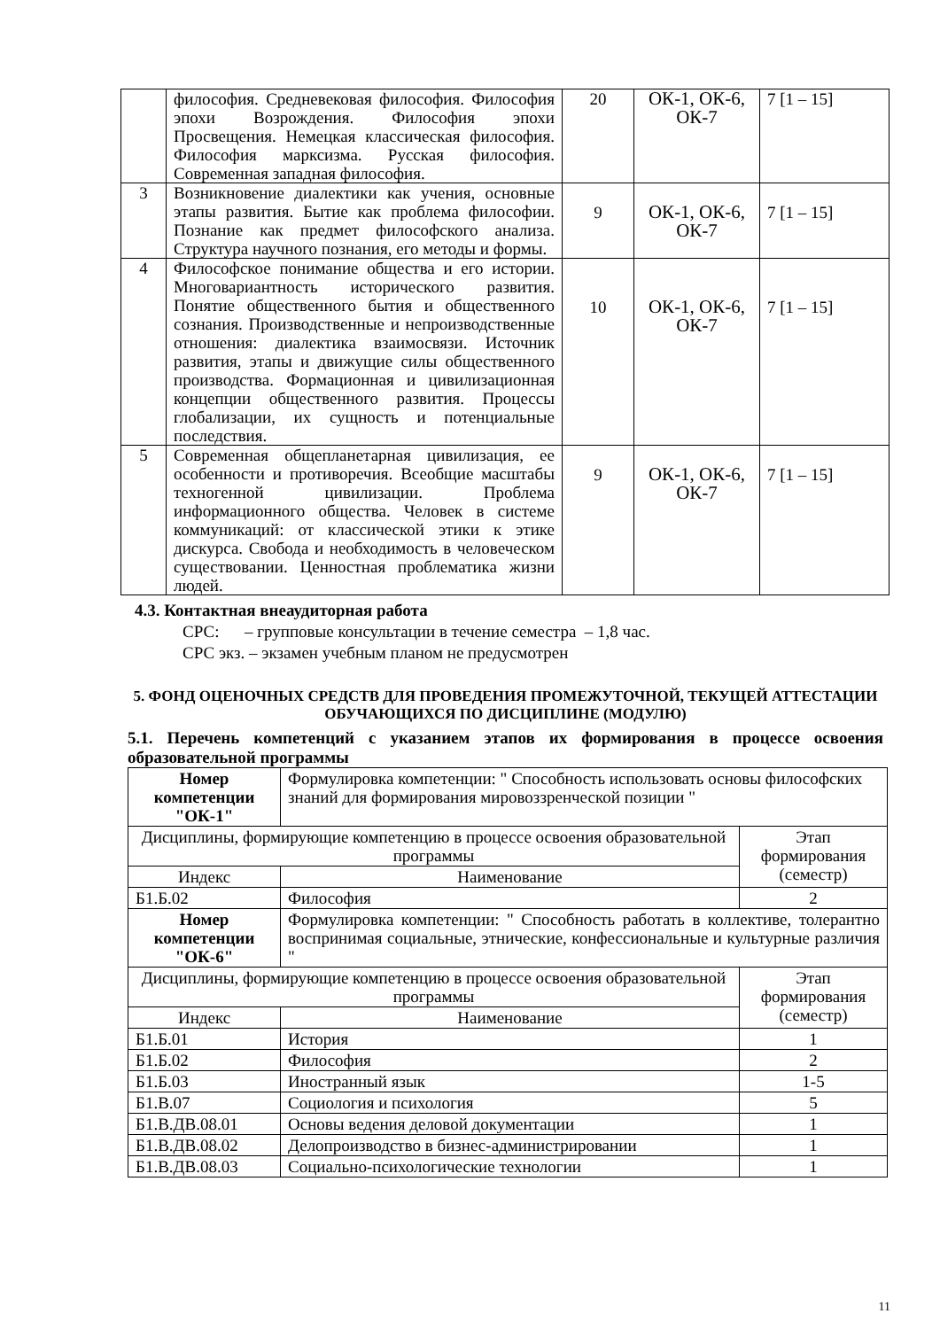| | философия. Средневековая философия. Философия эпохи Возрождения. Философия эпохи Просвещения. Немецкая классическая философия. Философия марксизма. Русская философия. Современная западная философия. | 20 | ОК-1, ОК-6, ОК-7 | 7 [1 – 15] |
| 3 | Возникновение диалектики как учения, основные этапы развития. Бытие как проблема философии. Познание как предмет философского анализа. Структура научного познания, его методы и формы. | 9 | ОК-1, ОК-6, ОК-7 | 7 [1 – 15] |
| 4 | Философское понимание общества и его истории. Многовариантность исторического развития. Понятие общественного бытия и общественного сознания. Производственные и непроизводственные отношения: диалектика взаимосвязи. Источник развития, этапы и движущие силы общественного производства. Формационная и цивилизационная концепции общественного развития. Процессы глобализации, их сущность и потенциальные последствия. | 10 | ОК-1, ОК-6, ОК-7 | 7 [1 – 15] |
| 5 | Современная общепланетарная цивилизация, ее особенности и противоречия. Всеобщие масштабы техногенной цивилизации. Проблема информационного общества. Человек в системе коммуникаций: от классической этики к этике дискурса. Свобода и необходимость в человеческом существовании. Ценностная проблематика жизни людей. | 9 | ОК-1, ОК-6, ОК-7 | 7 [1 – 15] |
4.3. Контактная внеаудиторная работа
СРС: – групповые консультации в течение семестра – 1,8 час.
СРС экз. – экзамен учебным планом не предусмотрен
5. ФОНД ОЦЕНОЧНЫХ СРЕДСТВ ДЛЯ ПРОВЕДЕНИЯ ПРОМЕЖУТОЧНОЙ, ТЕКУЩЕЙ АТТЕСТАЦИИ ОБУЧАЮЩИХСЯ ПО ДИСЦИПЛИНЕ (МОДУЛЮ)
5.1. Перечень компетенций с указанием этапов их формирования в процессе освоения образовательной программы
| Номер компетенции "ОК-1" | Формулировка компетенции: " Способность использовать основы философских знаний для формирования мировоззренческой позиции " | |
| Дисциплины, формирующие компетенцию в процессе освоения образовательной программы | | Этап формирования (семестр) |
| Индекс | Наименование | |
| Б1.Б.02 | Философия | 2 |
| Номер компетенции "ОК-6" | Формулировка компетенции: " Способность работать в коллективе, толерантно воспринимая социальные, этнические, конфессиональные и культурные различия " | |
| Дисциплины, формирующие компетенцию в процессе освоения образовательной программы | | Этап формирования (семестр) |
| Индекс | Наименование | |
| Б1.Б.01 | История | 1 |
| Б1.Б.02 | Философия | 2 |
| Б1.Б.03 | Иностранный язык | 1-5 |
| Б1.В.07 | Социология и психология | 5 |
| Б1.В.ДВ.08.01 | Основы ведения деловой документации | 1 |
| Б1.В.ДВ.08.02 | Делопроизводство в бизнес-администрировании | 1 |
| Б1.В.ДВ.08.03 | Социально-психологические технологии | 1 |
11